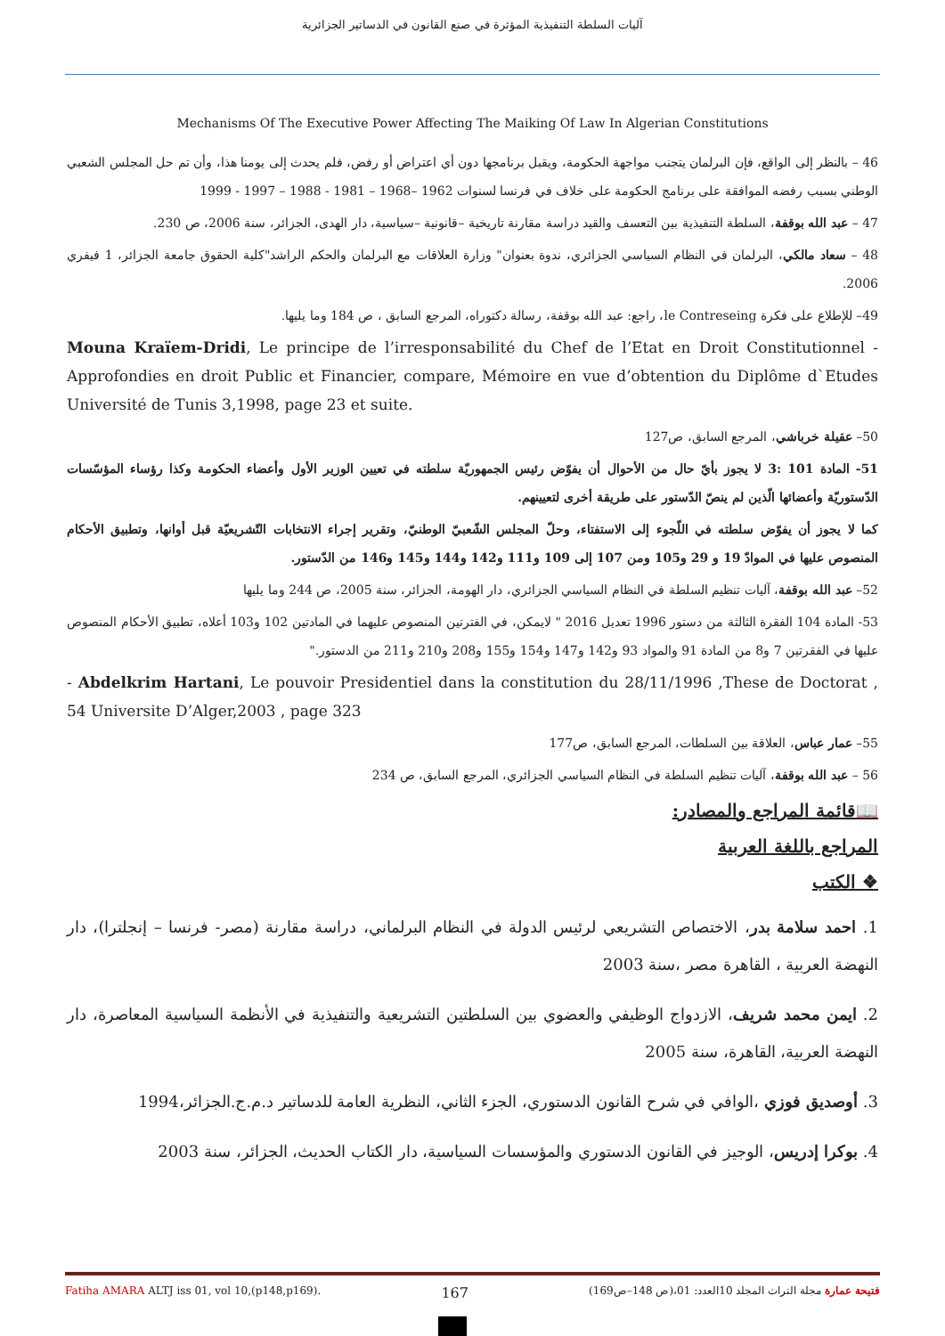آليات السلطة التنفيذية المؤثرة في صنع القانون في الدساتير الجزائرية
Mechanisms Of The Executive Power Affecting The Maiking Of Law In Algerian Constitutions
46 – بالنظر إلى الواقع، فإن البرلمان يتجنب مواجهة الحكومة، ويقبل برنامجها دون أي اعتراض أو رفض، فلم يحدث إلى يومنا هذا، وأن تم حل المجلس الشعبي الوطني بسبب رفضه الموافقة على برنامج الحكومة على خلاف في فرنسا لسنوات 1962 –1968 – 1981 - 1988 – 1997 - 1999
47 – عبد الله بوقفة، السلطة التنفيذية بين التعسف والقيد دراسة مقارنة تاريخية –قانونية –سياسية، دار الهدى، الجزائر، سنة 2006، ص 230.
48 – سعاد مالكي، البرلمان في النظام السياسي الجزائري، ندوة بعنوان" وزارة العلاقات مع البرلمان والحكم الراشد"كلية الحقوق جامعة الجزائر، 1 فيفري 2006.
49– للإطلاع على فكرة le Contreseing، راجع: عبد الله بوقفة، رسالة دكتوراه، المرجع السابق ، ص 184 وما يليها.
Mouna Kraïem-Dridi, Le principe de l’irresponsabilité du Chef de l’Etat en Droit Constitutionnel - Approfondies en droit Public et Financier, compare, Mémoire en vue d’obtention du Diplôme d`Etudes Université de Tunis 3,1998, page 23 et suite.
50– عقيلة خرباشي، المرجع السابق، ص127
51- المادة 101 :3 لا يجوز بأيّ حال من الأحوال أن يفوّض رئيس الجمهوريّة سلطته في تعيين الوزير الأول وأعضاء الحكومة وكذا رؤساء المؤسّسات الدّستوريّة وأعضائها الّذين لم ينصّ الدّستور على طريقة أخرى لتعيينهم.
كما لا يجوز أن يفوّض سلطته في اللّجوء إلى الاستفتاء، وحلّ المجلس الشّعبيّ الوطنيّ، وتقرير إجراء الانتخابات التّشريعيّة قبل أوانها، وتطبيق الأحكام المنصوص عليها في الموادّ 19 و 29 و105 ومن 107 إلى 109 و111 و142 و144 و145 و146 من الدّستور.
52– عبد الله بوقفة، آليات تنظيم السلطة في النظام السياسي الجزائري، دار الهومة، الجزائر، سنة 2005، ص 244 وما يليها
53- المادة 104 الفقرة الثالثة من دستور 1996 تعديل 2016 " لايمكن، في الفترتين المنصوص عليهما في المادتين 102 و103 أعلاه، تطبيق الأحكام المنصوص عليها في الفقرتين 7 و8 من المادة 91 والمواد 93 و142 و147 و154 و155 و208 و210 و211 من الدستور."
- Abdelkrim Hartani, Le pouvoir Presidentiel dans la constitution du 28/11/1996 ,These de Doctorat , 54 Universite D’Alger,2003 , page 323
55– عمار عباس، العلاقة بين السلطات، المرجع السابق، ص177
56 – عبد الله بوقفة، آليات تنظيم السلطة في النظام السياسي الجزائري، المرجع السابق، ص 234
📖قائمة المراجع والمصادر:
المراجع باللغة العربية
❖ الكتب
1. احمد سلامة بدر، الاختصاص التشريعي لرئيس الدولة في النظام البرلماني، دراسة مقارنة (مصر- فرنسا – إنجلترا)، دار النهضة العربية ، القاهرة مصر ،سنة 2003
2. ايمن محمد شريف، الازدواج الوظيفي والعضوي بين السلطتين التشريعية والتنفيذية في الأنظمة السياسية المعاصرة، دار النهضة العربية، القاهرة، سنة 2005
3. أوصديق فوزي ،الوافي في شرح القانون الدستوري، الجزء الثاني، النظرية العامة للدساتير د.م.ج.الجزائر،1994
4. بوكرا إدريس، الوجيز في القانون الدستوري والمؤسسات السياسية، دار الكتاب الحديث، الجزائر، سنة 2003
Fatiha AMARA ALTJ iss 01, vol 10,(p148,p169). 167 فتيحة عمارة مجلة التراث المجلد 10العدد: 01،(ص 148–ص169)